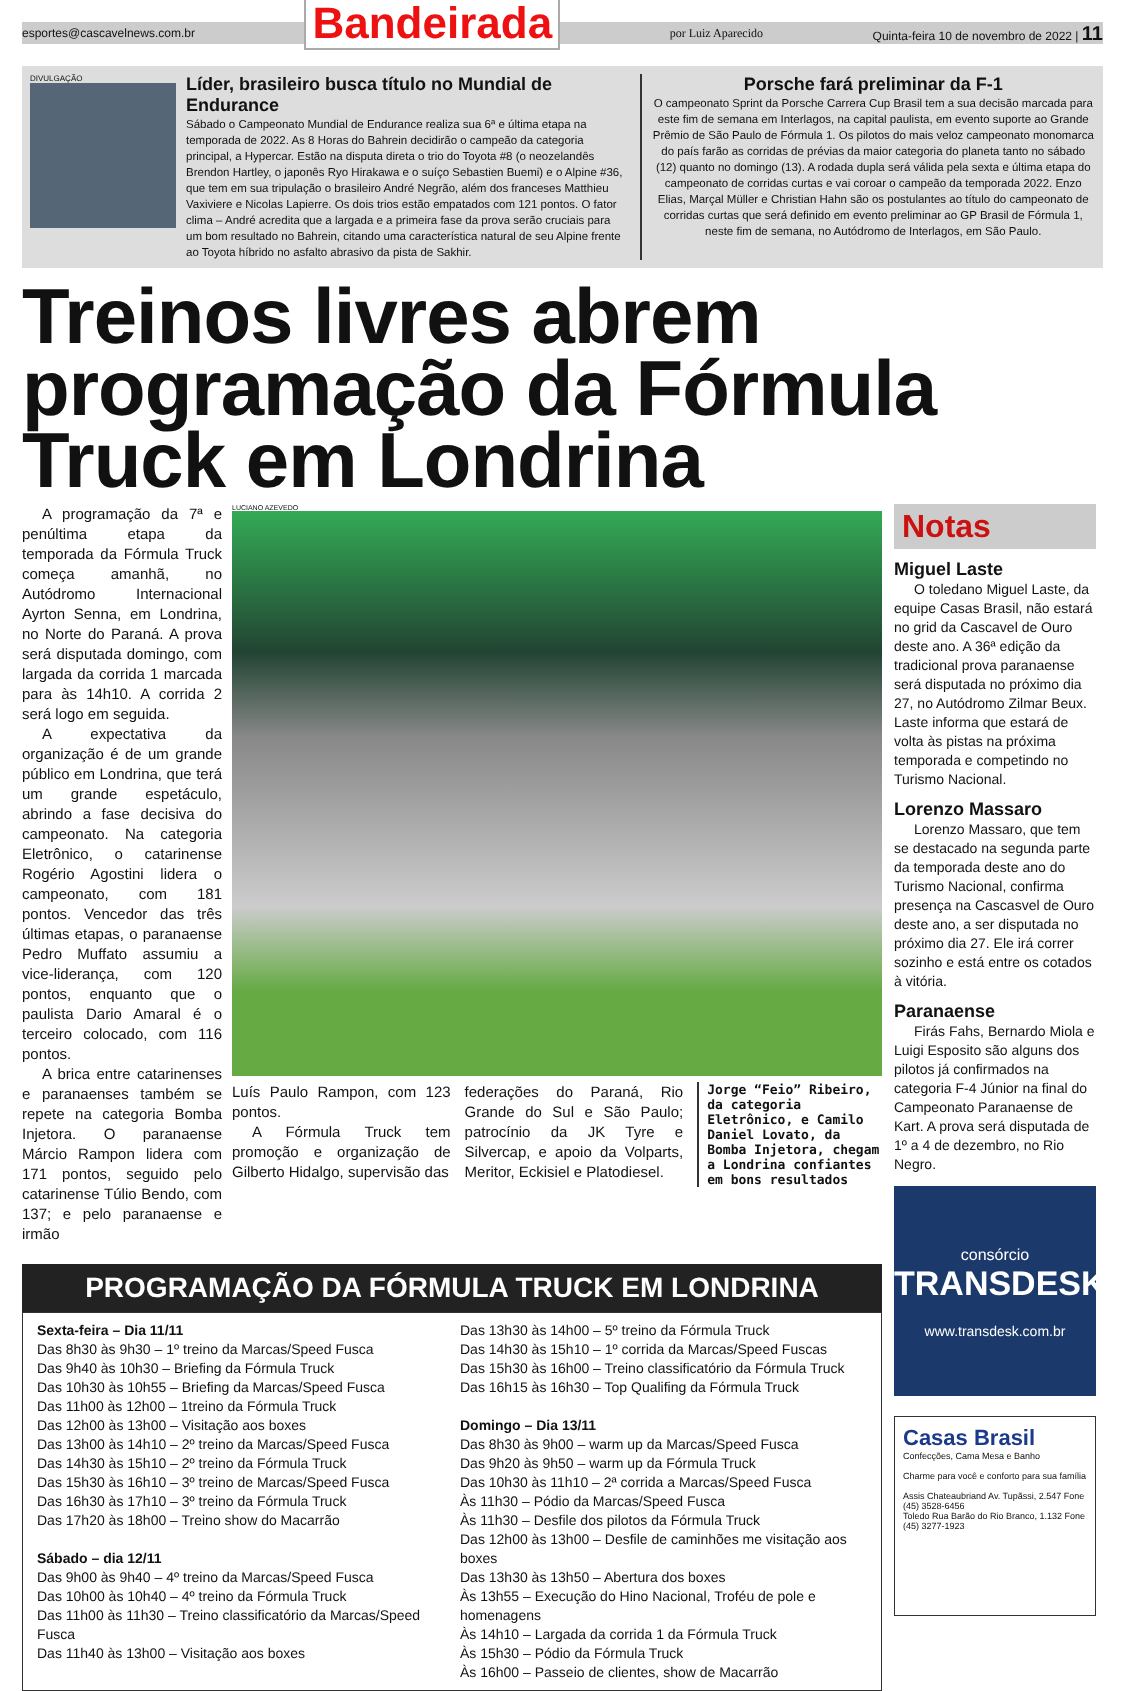esportes@cascavelnews.com.br Bandeirada por Luiz Aparecido Quinta-feira 10 de novembro de 2022 | 11
DIVULGAÇÃO
Líder, brasileiro busca título no Mundial de Endurance
Sábado o Campeonato Mundial de Endurance realiza sua 6ª e última etapa na temporada de 2022. As 8 Horas do Bahrein decidirão o campeão da categoria principal, a Hypercar. Estão na disputa direta o trio do Toyota #8 (o neozelandês Brendon Hartley, o japonês Ryo Hirakawa e o suíço Sebastien Buemi) e o Alpine #36, que tem em sua tripulação o brasileiro André Negrão, além dos franceses Matthieu Vaxiviere e Nicolas Lapierre. Os dois trios estão empatados com 121 pontos. O fator clima – André acredita que a largada e a primeira fase da prova serão cruciais para um bom resultado no Bahrein, citando uma característica natural de seu Alpine frente ao Toyota híbrido no asfalto abrasivo da pista de Sakhir.
Porsche fará preliminar da F-1
O campeonato Sprint da Porsche Carrera Cup Brasil tem a sua decisão marcada para este fim de semana em Interlagos, na capital paulista, em evento suporte ao Grande Prêmio de São Paulo de Fórmula 1. Os pilotos do mais veloz campeonato monomarca do país farão as corridas de prévias da maior categoria do planeta tanto no sábado (12) quanto no domingo (13). A rodada dupla será válida pela sexta e última etapa do campeonato de corridas curtas e vai coroar o campeão da temporada 2022. Enzo Elias, Marçal Müller e Christian Hahn são os postulantes ao título do campeonato de corridas curtas que será definido em evento preliminar ao GP Brasil de Fórmula 1, neste fim de semana, no Autódromo de Interlagos, em São Paulo.
Treinos livres abrem programação da Fórmula Truck em Londrina
A programação da 7ª e penúltima etapa da temporada da Fórmula Truck começa amanhã, no Autódromo Internacional Ayrton Senna, em Londrina, no Norte do Paraná. A prova será disputada domingo, com largada da corrida 1 marcada para às 14h10. A corrida 2 será logo em seguida.
A expectativa da organização é de um grande público em Londrina, que terá um grande espetáculo, abrindo a fase decisiva do campeonato. Na categoria Eletrônico, o catarinense Rogério Agostini lidera o campeonato, com 181 pontos. Vencedor das três últimas etapas, o paranaense Pedro Muffato assumiu a vice-liderança, com 120 pontos, enquanto que o paulista Dario Amaral é o terceiro colocado, com 116 pontos.
A brica entre catarinenses e paranaenses também se repete na categoria Bomba Injetora. O paranaense Márcio Rampon lidera com 171 pontos, seguido pelo catarinense Túlio Bendo, com 137; e pelo paranaense e irmão
LUCIANO AZEVEDO
Luís Paulo Rampon, com 123 pontos.
A Fórmula Truck tem promoção e organização de Gilberto Hidalgo, supervisão das
federações do Paraná, Rio Grande do Sul e São Paulo; patrocínio da JK Tyre e Silvercap, e apoio da Volparts, Meritor, Eckisiel e Platodiesel.
Jorge “Feio” Ribeiro, da categoria Eletrônico, e Camilo Daniel Lovato, da Bomba Injetora, chegam a Londrina confiantes em bons resultados
PROGRAMAÇÃO DA FÓRMULA TRUCK EM LONDRINA
Sexta-feira – Dia 11/11
Das 8h30 às 9h30 – 1º treino da Marcas/Speed Fusca
Das 9h40 às 10h30 – Briefing da Fórmula Truck
Das 10h30 às 10h55 – Briefing da Marcas/Speed Fusca
Das 11h00 às 12h00 – 1treino da Fórmula Truck
Das 12h00 às 13h00 – Visitação aos boxes
Das 13h00 às 14h10 – 2º treino da Marcas/Speed Fusca
Das 14h30 às 15h10 – 2º treino da Fórmula Truck
Das 15h30 às 16h10 – 3º treino de Marcas/Speed Fusca
Das 16h30 às 17h10 – 3º treino da Fórmula Truck
Das 17h20 às 18h00 – Treino show do Macarrão
Sábado – dia 12/11
Das 9h00 às 9h40 – 4º treino da Marcas/Speed Fusca
Das 10h00 às 10h40 – 4º treino da Fórmula Truck
Das 11h00 às 11h30 – Treino classificatório da Marcas/Speed Fusca
Das 11h40 às 13h00 – Visitação aos boxes
Das 13h30 às 14h00 – 5º treino da Fórmula Truck
Das 14h30 às 15h10 – 1º corrida da Marcas/Speed Fuscas
Das 15h30 às 16h00 – Treino classificatório da Fórmula Truck
Das 16h15 às 16h30 – Top Qualifing da Fórmula Truck
Domingo – Dia 13/11
Das 8h30 às 9h00 – warm up da Marcas/Speed Fusca
Das 9h20 às 9h50 – warm up da Fórmula Truck
Das 10h30 às 11h10 – 2ª corrida a Marcas/Speed Fusca
Às 11h30 – Pódio da Marcas/Speed Fusca
Às 11h30 – Desfile dos pilotos da Fórmula Truck
Das 12h00 às 13h00 – Desfile de caminhões me visitação aos boxes
Das 13h30 às 13h50 – Abertura dos boxes
Às 13h55 – Execução do Hino Nacional, Troféu de pole e homenagens
Às 14h10 – Largada da corrida 1 da Fórmula Truck
Às 15h30 – Pódio da Fórmula Truck
Às 16h00 – Passeio de clientes, show de Macarrão
Notas
Miguel Laste
O toledano Miguel Laste, da equipe Casas Brasil, não estará no grid da Cascavel de Ouro deste ano. A 36ª edição da tradicional prova paranaense será disputada no próximo dia 27, no Autódromo Zilmar Beux. Laste informa que estará de volta às pistas na próxima temporada e competindo no Turismo Nacional.
Lorenzo Massaro
Lorenzo Massaro, que tem se destacado na segunda parte da temporada deste ano do Turismo Nacional, confirma presença na Cascasvel de Ouro deste ano, a ser disputada no próximo dia 27. Ele irá correr sozinho e está entre os cotados à vitória.
Paranaense
Firás Fahs, Bernardo Miola e Luigi Esposito são alguns dos pilotos já confirmados na categoria F-4 Júnior na final do Campeonato Paranaense de Kart. A prova será disputada de 1º a 4 de dezembro, no Rio Negro.
consórcio
TRANSDESK
www.transdesk.com.br
Casas Brasil
Confecções, Cama Mesa e Banho
Charme para você e conforto para sua família
Assis Chateaubriand Av. Tupãssi, 2.547 Fone (45) 3528-6456
Toledo Rua Barão do Rio Branco, 1.132 Fone (45) 3277-1923